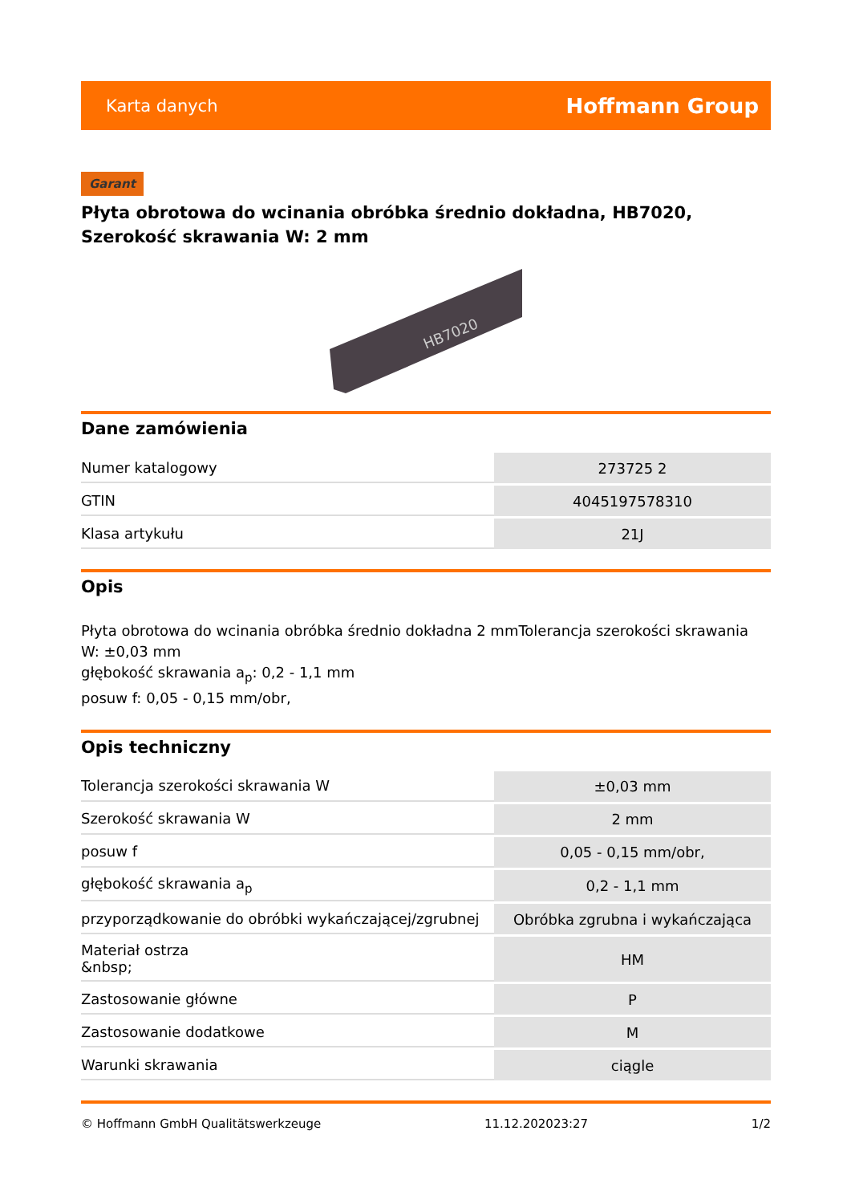Karta danych Hoffmann Group
Garant
Płyta obrotowa do wcinania obróbka średnio dokładna, HB7020, Szerokość skrawania W: 2 mm
HB7020
Dane zamówienia
| Numer katalogowy | 273725 2 |
| GTIN | 4045197578310 |
| Klasa artykułu | 21J |
Opis
Płyta obrotowa do wcinania obróbka średnio dokładna 2 mmTolerancja szerokości skrawania W: ±0,03 mm
głębokość skrawania a<sub>p</sub>: 0,2 - 1,1 mm
posuw f: 0,05 - 0,15 mm/obr,
Opis techniczny
| Tolerancja szerokości skrawania W | ±0,03 mm |
| Szerokość skrawania W | 2 mm |
| posuw f | 0,05 - 0,15 mm/obr, |
| głębokość skrawania a<sub>p</sub> | 0,2 - 1,1 mm |
| przyporządkowanie do obróbki wykańczającej/zgrubnej | Obróbka zgrubna i wykańczająca |
| Materiał ostrza &nbsp; | HM |
| Zastosowanie główne | P |
| Zastosowanie dodatkowe | M |
| Warunki skrawania | ciągle |
© Hoffmann GmbH Qualitätswerkzeuge 11.12.202023:27 1/2